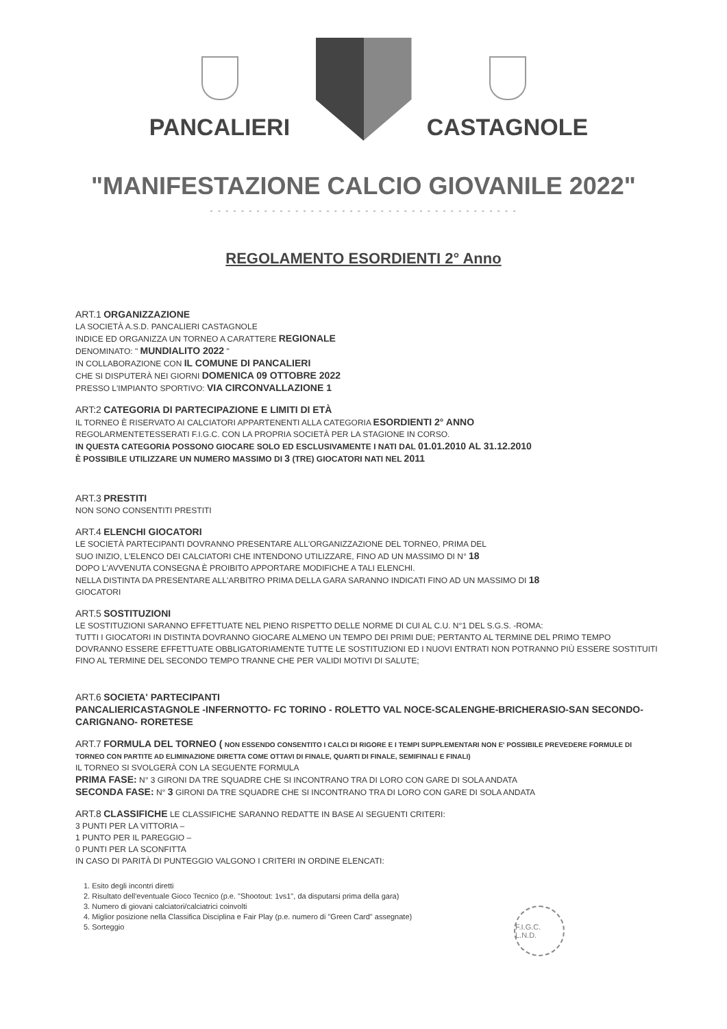PANCALIERI
CASTAGNOLE
"MANIFESTAZIONE CALCIO GIOVANILE 2022"
- - - - - - - - - - - - - - - - - - - - - - - - - - - - - - - - - - - - - - - -
REGOLAMENTO ESORDIENTI 2° Anno
ART.1 ORGANIZZAZIONE
LA SOCIETÀ A.S.D. PANCALIERI CASTAGNOLE
INDICE ED ORGANIZZA UN TORNEO A CARATTERE REGIONALE
DENOMINATO: " MUNDIALITO 2022 "
IN COLLABORAZIONE CON IL COMUNE DI PANCALIERI
CHE SI DISPUTERÀ NEI GIORNI DOMENICA 09 OTTOBRE 2022
PRESSO L'IMPIANTO SPORTIVO: VIA CIRCONVALLAZIONE 1
ART:2 CATEGORIA DI PARTECIPAZIONE E LIMITI DI ETÀ
IL TORNEO È RISERVATO AI CALCIATORI APPARTENENTI ALLA CATEGORIA ESORDIENTI 2° ANNO
REGOLARMENTETESSERATI F.I.G.C. CON LA PROPRIA SOCIETÀ PER LA STAGIONE IN CORSO.
IN QUESTA CATEGORIA POSSONO GIOCARE SOLO ED ESCLUSIVAMENTE I NATI DAL 01.01.2010 AL 31.12.2010
È POSSIBILE UTILIZZARE UN NUMERO MASSIMO DI 3 (TRE) GIOCATORI NATI NEL 2011
ART.3 PRESTITI
NON SONO CONSENTITI PRESTITI
ART.4 ELENCHI GIOCATORI
LE SOCIETÀ PARTECIPANTI DOVRANNO PRESENTARE ALL'ORGANIZZAZIONE DEL TORNEO, PRIMA DEL
SUO INIZIO, L'ELENCO DEI CALCIATORI CHE INTENDONO UTILIZZARE, FINO AD UN MASSIMO DI N° 18
DOPO L'AVVENUTA CONSEGNA È PROIBITO APPORTARE MODIFICHE A TALI ELENCHI.
NELLA DISTINTA DA PRESENTARE ALL'ARBITRO PRIMA DELLA GARA SARANNO INDICATI FINO AD UN MASSIMO DI 18
GIOCATORI
ART.5 SOSTITUZIONI
LE SOSTITUZIONI SARANNO EFFETTUATE NEL PIENO RISPETTO DELLE NORME DI CUI AL C.U. N°1 DEL S.G.S. -ROMA:
TUTTI I GIOCATORI IN DISTINTA DOVRANNO GIOCARE ALMENO UN TEMPO DEI PRIMI DUE; PERTANTO AL TERMINE DEL PRIMO TEMPO DOVRANNO ESSERE EFFETTUATE OBBLIGATORIAMENTE TUTTE LE SOSTITUZIONI ED I NUOVI ENTRATI NON POTRANNO PIÙ ESSERE SOSTITUITI FINO AL TERMINE DEL SECONDO TEMPO TRANNE CHE PER VALIDI MOTIVI DI SALUTE;
ART.6 SOCIETA' PARTECIPANTI
PANCALIERICASTAGNOLE -INFERNOTTO- FC TORINO - ROLETTO VAL NOCE-SCALENGHE-BRICHERASIO-SAN SECONDO-CARIGNANO- RORETESE
ART.7 FORMULA DEL TORNEO ( NON ESSENDO CONSENTITO I CALCI DI RIGORE E I TEMPI SUPPLEMENTARI NON E' POSSIBILE PREVEDERE FORMULE DI TORNEO CON PARTITE AD ELIMINAZIONE DIRETTA COME OTTAVI DI FINALE, QUARTI DI FINALE, SEMIFINALI E FINALI)
IL TORNEO SI SVOLGERÀ CON LA SEGUENTE FORMULA
PRIMA FASE: N° 3 GIRONI DA TRE SQUADRE CHE SI INCONTRANO TRA DI LORO CON GARE DI SOLA ANDATA
SECONDA FASE: N° 3 GIRONI DA TRE SQUADRE CHE SI INCONTRANO TRA DI LORO CON GARE DI SOLA ANDATA
ART.8 CLASSIFICHE LE CLASSIFICHE SARANNO REDATTE IN BASE AI SEGUENTI CRITERI:
3 PUNTI PER LA VITTORIA –
1 PUNTO PER IL PAREGGIO –
0 PUNTI PER LA SCONFITTA
IN CASO DI PARITÀ DI PUNTEGGIO VALGONO I CRITERI IN ORDINE ELENCATI:
1. Esito degli incontri diretti
2. Risultato dell'eventuale Gioco Tecnico (p.e. "Shootout: 1vs1", da disputarsi prima della gara)
3. Numero di giovani calciatori/calciatrici coinvolti
4. Miglior posizione nella Classifica Disciplina e Fair Play (p.e. numero di "Green Card" assegnate)
5. Sorteggio
F.I.G.C. L.N.D.